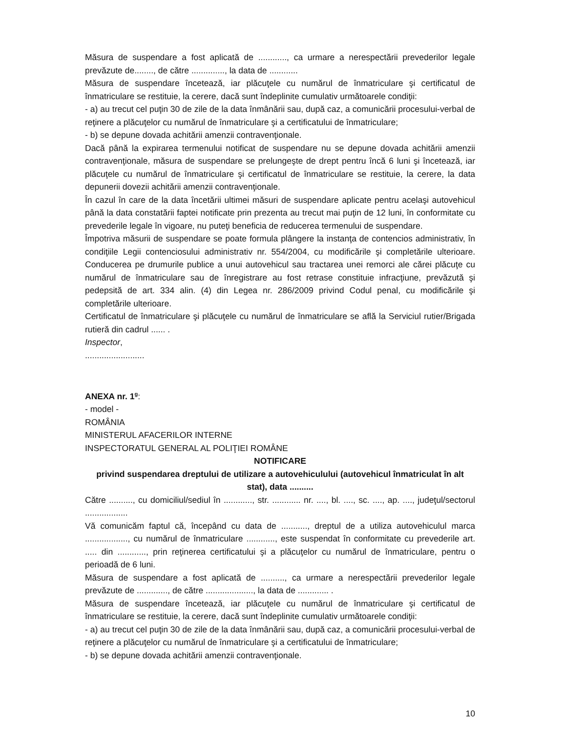Măsura de suspendare a fost aplicată de ............, ca urmare a nerespectării prevederilor legale prevăzute de........, de către .............., la data de ............
Măsura de suspendare încetează, iar plăcuţele cu numărul de înmatriculare şi certificatul de înmatriculare se restituie, la cerere, dacă sunt îndeplinite cumulativ următoarele condiţii:
- a) au trecut cel puţin 30 de zile de la data înmânării sau, după caz, a comunicării procesului-verbal de reţinere a plăcuţelor cu numărul de înmatriculare şi a certificatului de înmatriculare;
- b) se depune dovada achitării amenzii contravenţionale.
Dacă până la expirarea termenului notificat de suspendare nu se depune dovada achitării amenzii contravenţionale, măsura de suspendare se prelungeşte de drept pentru încă 6 luni şi încetează, iar plăcuţele cu numărul de înmatriculare şi certificatul de înmatriculare se restituie, la cerere, la data depunerii dovezii achitării amenzii contravenţionale.
În cazul în care de la data încetării ultimei măsuri de suspendare aplicate pentru acelaşi autovehicul până la data constatării faptei notificate prin prezenta au trecut mai puţin de 12 luni, în conformitate cu prevederile legale în vigoare, nu puteţi beneficia de reducerea termenului de suspendare.
Împotriva măsurii de suspendare se poate formula plângere la instanţa de contencios administrativ, în condiţiile Legii contenciosului administrativ nr. 554/2004, cu modificările şi completările ulterioare. Conducerea pe drumurile publice a unui autovehicul sau tractarea unei remorci ale cărei plăcuţe cu numărul de înmatriculare sau de înregistrare au fost retrase constituie infracţiune, prevăzută şi pedepsită de art. 334 alin. (4) din Legea nr. 286/2009 privind Codul penal, cu modificările şi completările ulterioare.
Certificatul de înmatriculare şi plăcuţele cu numărul de înmatriculare se află la Serviciul rutier/Brigada rutieră din cadrul ...... .
Inspector,
.........................
ANEXA nr. 1<sup>g</sup>:
- model -
ROMÂNIA
MINISTERUL AFACERILOR INTERNE
INSPECTORATUL GENERAL AL POLIŢIEI ROMÂNE
NOTIFICARE
privind suspendarea dreptului de utilizare a autovehiculului (autovehicul înmatriculat în alt stat), data ..........
Către .........., cu domiciliul/sediul în ............, str. ............ nr. ...., bl. ...., sc. ...., ap. ...., judeţul/sectorul ..................
Vă comunicăm faptul că, începând cu data de ..........., dreptul de a utiliza autovehiculul marca .................., cu numărul de înmatriculare ............, este suspendat în conformitate cu prevederile art. ..... din ............, prin reţinerea certificatului şi a plăcuţelor cu numărul de înmatriculare, pentru o perioadă de 6 luni.
Măsura de suspendare a fost aplicată de .........., ca urmare a nerespectării prevederilor legale prevăzute de ............., de către ...................., la data de ............. .
Măsura de suspendare încetează, iar plăcuţele cu numărul de înmatriculare şi certificatul de înmatriculare se restituie, la cerere, dacă sunt îndeplinite cumulativ următoarele condiţii:
- a) au trecut cel puţin 30 de zile de la data înmânării sau, după caz, a comunicării procesului-verbal de reţinere a plăcuţelor cu numărul de înmatriculare şi a certificatului de înmatriculare;
- b) se depune dovada achitării amenzii contravenţionale.
10